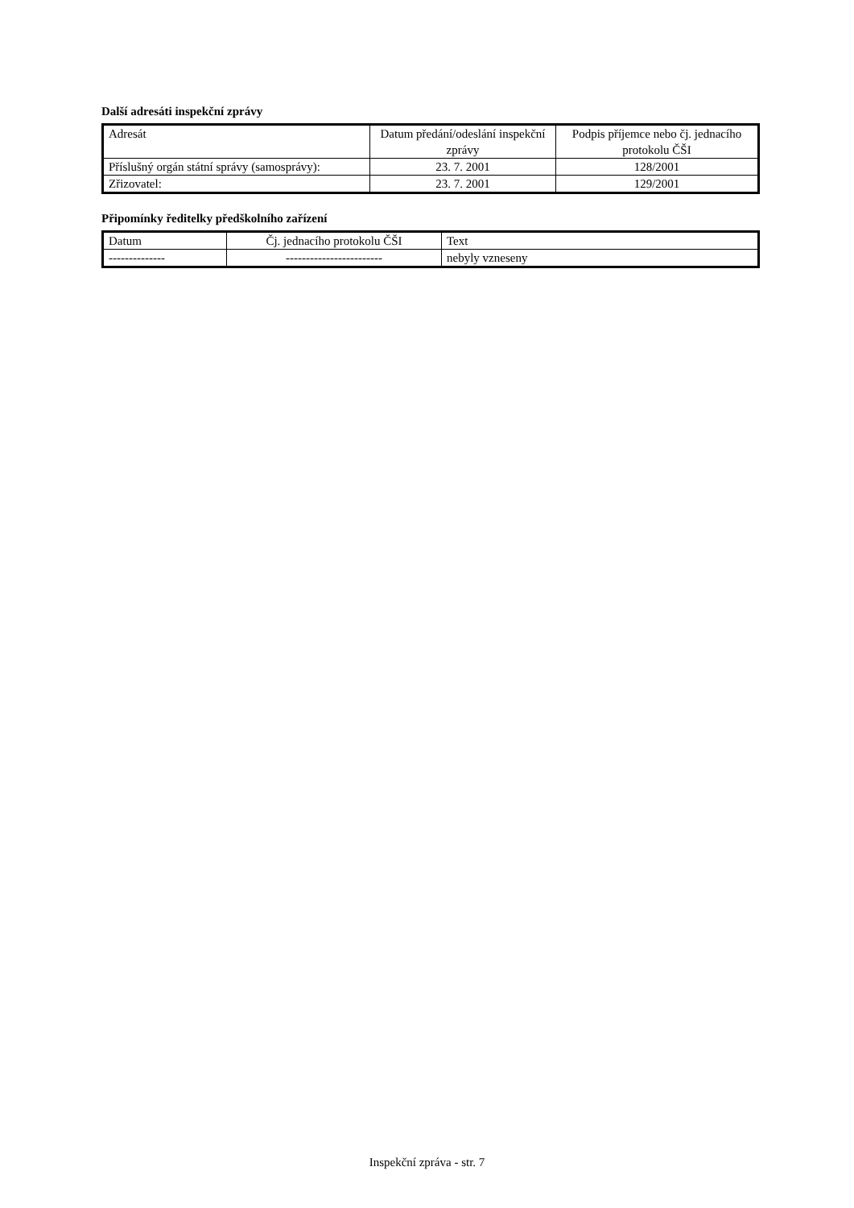Další adresáti inspekční zprávy
| Adresát | Datum předání/odeslání inspekční zprávy | Podpis příjemce nebo čj. jednacího protokolu ČŠI |
| --- | --- | --- |
| Příslušný orgán státní správy (samosprávy): | 23. 7. 2001 | 128/2001 |
| Zřizovatel: | 23. 7. 2001 | 129/2001 |
Připomínky ředitelky předškolního zařízení
| Datum | Čj. jednacího protokolu ČŠI | Text |
| --- | --- | --- |
| -------------- | ------------------------ | nebyly vzneseny |
Inspekční zpráva - str. 7